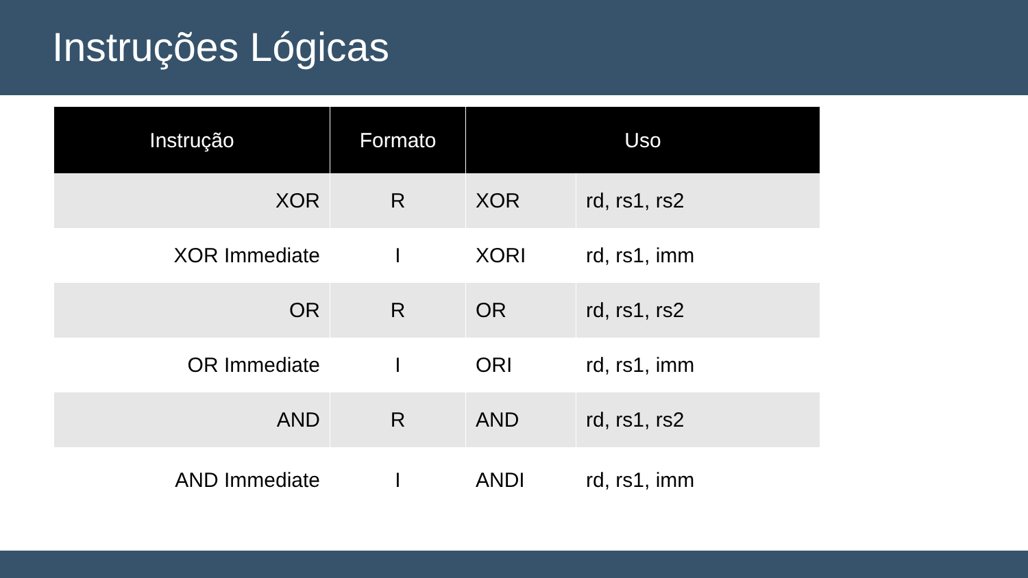Instruções Lógicas
| Instrução | Formato | Uso | |
| --- | --- | --- | --- |
| XOR | R | XOR | rd, rs1, rs2 |
| XOR Immediate | I | XORI | rd, rs1, imm |
| OR | R | OR | rd, rs1, rs2 |
| OR Immediate | I | ORI | rd, rs1, imm |
| AND | R | AND | rd, rs1, rs2 |
| AND Immediate | I | ANDI | rd, rs1, imm |